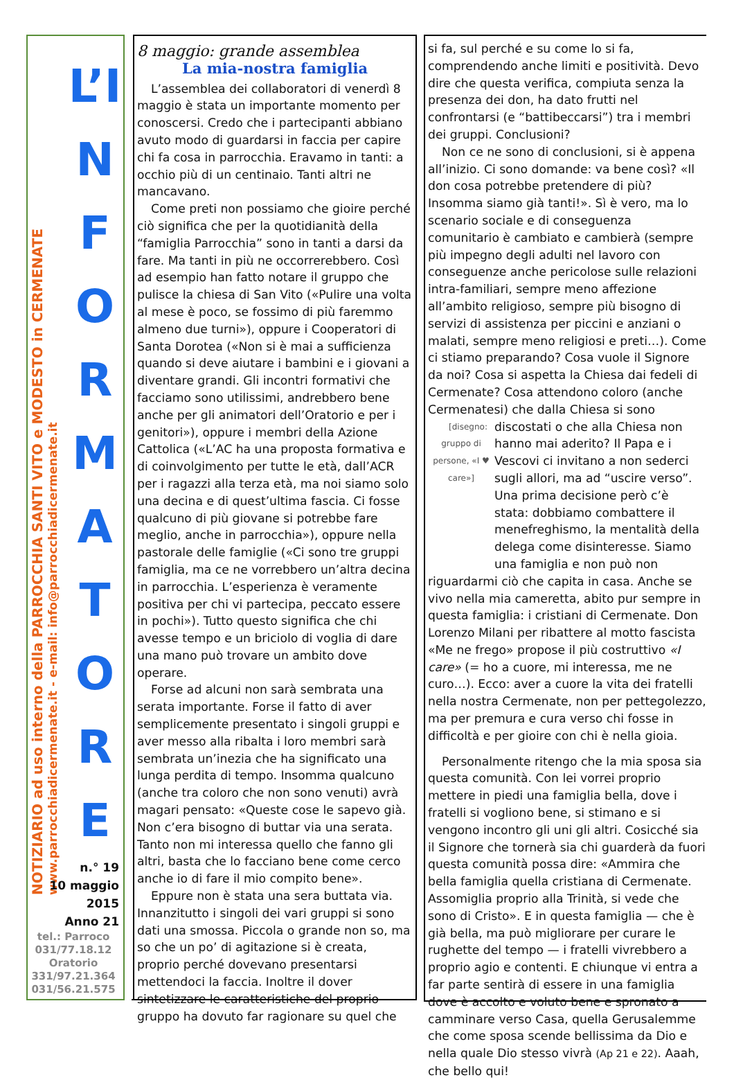NOTIZIARIO ad uso interno della PARROCCHIA SANTI VITO e MODESTO in CERMENATE
www.parrocchiadicermenate.it - e-mail: info@parrocchiadicermenate.it
L’I
NFORMATORE
n.° 19
10 maggio
2015
Anno 21
tel.: Parroco
031/77.18.12
Oratorio
331/97.21.364
031/56.21.575
8 maggio: grande assemblea
La mia-nostra famiglia
L’assemblea dei collaboratori di venerdì 8 maggio è stata un importante momento per conoscersi. Credo che i partecipanti abbiano avuto modo di guardarsi in faccia per capire chi fa cosa in parrocchia. Eravamo in tanti: a occhio più di un centinaio. Tanti altri ne mancavano.
Come preti non possiamo che gioire perché ciò significa che per la quotidianità della “famiglia Parrocchia” sono in tanti a darsi da fare. Ma tanti in più ne occorrerebbero. Così ad esempio han fatto notare il gruppo che pulisce la chiesa di San Vito («Pulire una volta al mese è poco, se fossimo di più faremmo almeno due turni»), oppure i Cooperatori di Santa Dorotea («Non si è mai a sufficienza quando si deve aiutare i bambini e i giovani a diventare grandi. Gli incontri formativi che facciamo sono utilissimi, andrebbero bene anche per gli animatori dell’Oratorio e per i genitori»), oppure i membri della Azione Cattolica («L’AC ha una proposta formativa e di coinvolgimento per tutte le età, dall’ACR per i ragazzi alla terza età, ma noi siamo solo una decina e di quest’ultima fascia. Ci fosse qualcuno di più giovane si potrebbe fare meglio, anche in parrocchia»), oppure nella pastorale delle famiglie («Ci sono tre gruppi famiglia, ma ce ne vorrebbero un’altra decina in parrocchia. L’esperienza è veramente positiva per chi vi partecipa, peccato essere in pochi»). Tutto questo significa che chi avesse tempo e un briciolo di voglia di dare una mano può trovare un ambito dove operare.
Forse ad alcuni non sarà sembrata una serata importante. Forse il fatto di aver semplicemente presentato i singoli gruppi e aver messo alla ribalta i loro membri sarà sembrata un’inezia che ha significato una lunga perdita di tempo. Insomma qualcuno (anche tra coloro che non sono venuti) avrà magari pensato: «Queste cose le sapevo già. Non c’era bisogno di buttar via una serata. Tanto non mi interessa quello che fanno gli altri, basta che lo facciano bene come cerco anche io di fare il mio compito bene».
Eppure non è stata una sera buttata via. Innanzitutto i singoli dei vari gruppi si sono dati una smossa. Piccola o grande non so, ma so che un po’ di agitazione si è creata, proprio perché dovevano presentarsi mettendoci la faccia. Inoltre il dover sintetizzare le caratteristiche del proprio gruppo ha dovuto far ragionare su quel che
si fa, sul perché e su come lo si fa, comprendendo anche limiti e positività. Devo dire che questa verifica, compiuta senza la presenza dei don, ha dato frutti nel confrontarsi (e “battibeccarsi”) tra i membri dei gruppi. Conclusioni?
Non ce ne sono di conclusioni, si è appena all’inizio. Ci sono domande: va bene così? «Il don cosa potrebbe pretendere di più? Insomma siamo già tanti!». Sì è vero, ma lo scenario sociale e di conseguenza comunitario è cambiato e cambierà (sempre più impegno degli adulti nel lavoro con conseguenze anche pericolose sulle relazioni intra-familiari, sempre meno affezione all’ambito religioso, sempre più bisogno di servizi di assistenza per piccini e anziani o malati, sempre meno religiosi e preti…). Come ci stiamo preparando? Cosa vuole il Signore da noi? Cosa si aspetta la Chiesa dai fedeli di Cermenate? Cosa attendono coloro (anche Cermenatesi) che dalla Chiesa si sono discostati o che alla Chiesa [disegno: gruppo di persone, «I ♥ care»] non hanno mai aderito? Il Papa e i Vescovi ci invitano a non sederci sugli allori, ma ad “uscire verso”. Una prima decisione però c’è stata: dobbiamo combattere il menefreghismo, la mentalità della delega come disinteresse. Siamo una famiglia e non può non riguardarmi ciò che capita in casa. Anche se vivo nella mia cameretta, abito pur sempre in questa famiglia: i cristiani di Cermenate. Don Lorenzo Milani per ribattere al motto fascista «Me ne frego» propose il più costruttivo «I care» (= ho a cuore, mi interessa, me ne curo…). Ecco: aver a cuore la vita dei fratelli nella nostra Cermenate, non per pettegolezzo, ma per premura e cura verso chi fosse in difficoltà e per gioire con chi è nella gioia.
Personalmente ritengo che la mia sposa sia questa comunità. Con lei vorrei proprio mettere in piedi una famiglia bella, dove i fratelli si vogliono bene, si stimano e si vengono incontro gli uni gli altri. Cosicché sia il Signore che tornerà sia chi guarderà da fuori questa comunità possa dire: «Ammira che bella famiglia quella cristiana di Cermenate. Assomiglia proprio alla Trinità, si vede che sono di Cristo». E in questa famiglia — che è già bella, ma può migliorare per curare le rughette del tempo — i fratelli vivrebbero a proprio agio e contenti. E chiunque vi entra a far parte sentirà di essere in una famiglia dove è accolto e voluto bene e spronato a camminare verso Casa, quella Gerusalemme che come sposa scende bellissima da Dio e nella quale Dio stesso vivrà (Ap 21 e 22). Aaah, che bello qui!